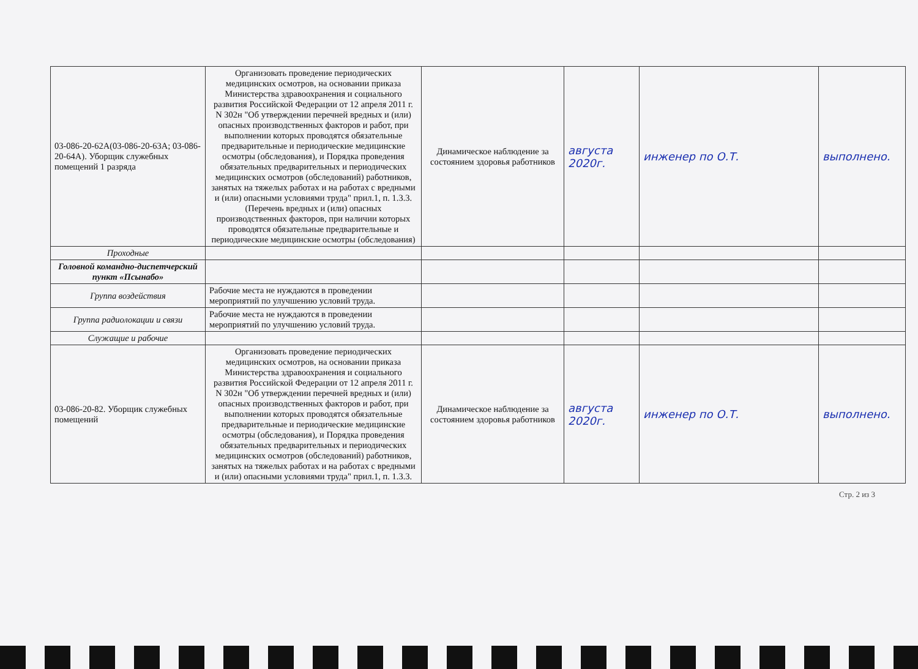| 03-086-20-62А(03-086-20-63А; 03-086-20-64А). Уборщик служебных помещений 1 разряда | Организовать проведение периодических медицинских осмотров, на основании приказа Министерства здравоохранения и социального развития Российской Федерации от 12 апреля 2011 г. N 302н "Об утверждении перечней вредных и (или) опасных производственных факторов и работ, при выполнении которых проводятся обязательные предварительные и периодические медицинские осмотры (обследования), и Порядка проведения обязательных предварительных и периодических медицинских осмотров (обследований) работников, занятых на тяжелых работах и на работах с вредными и (или) опасными условиями труда" прил.1, п. 1.3.3. (Перечень вредных и (или) опасных производственных факторов, при наличии которых проводятся обязательные предварительные и периодические медицинские осмотры (обследования) | Динамическое наблюдение за состоянием здоровья работников | августа 2020г. | инженер по О.Т. | выполнено. |
| Проходные | | | | | |
| Головной командно-диспетчерский пункт «Псынабо» | | | | | |
| Группа воздействия | Рабочие места не нуждаются в проведении мероприятий по улучшению условий труда. | | | | |
| Группа радиолокации и связи | Рабочие места не нуждаются в проведении мероприятий по улучшению условий труда. | | | | |
| Служащие и рабочие | | | | | |
| 03-086-20-82. Уборщик служебных помещений | Организовать проведение периодических медицинских осмотров, на основании приказа Министерства здравоохранения и социального развития Российской Федерации от 12 апреля 2011 г. N 302н "Об утверждении перечней вредных и (или) опасных производственных факторов и работ, при выполнении которых проводятся обязательные предварительные и периодические медицинские осмотры (обследования), и Порядка проведения обязательных предварительных и периодических медицинских осмотров (обследований) работников, занятых на тяжелых работах и на работах с вредными и (или) опасными условиями труда" прил.1, п. 1.3.3. | Динамическое наблюдение за состоянием здоровья работников | августа 2020г. | инженер по О.Т. | выполнено. |
Стр. 2 из 3